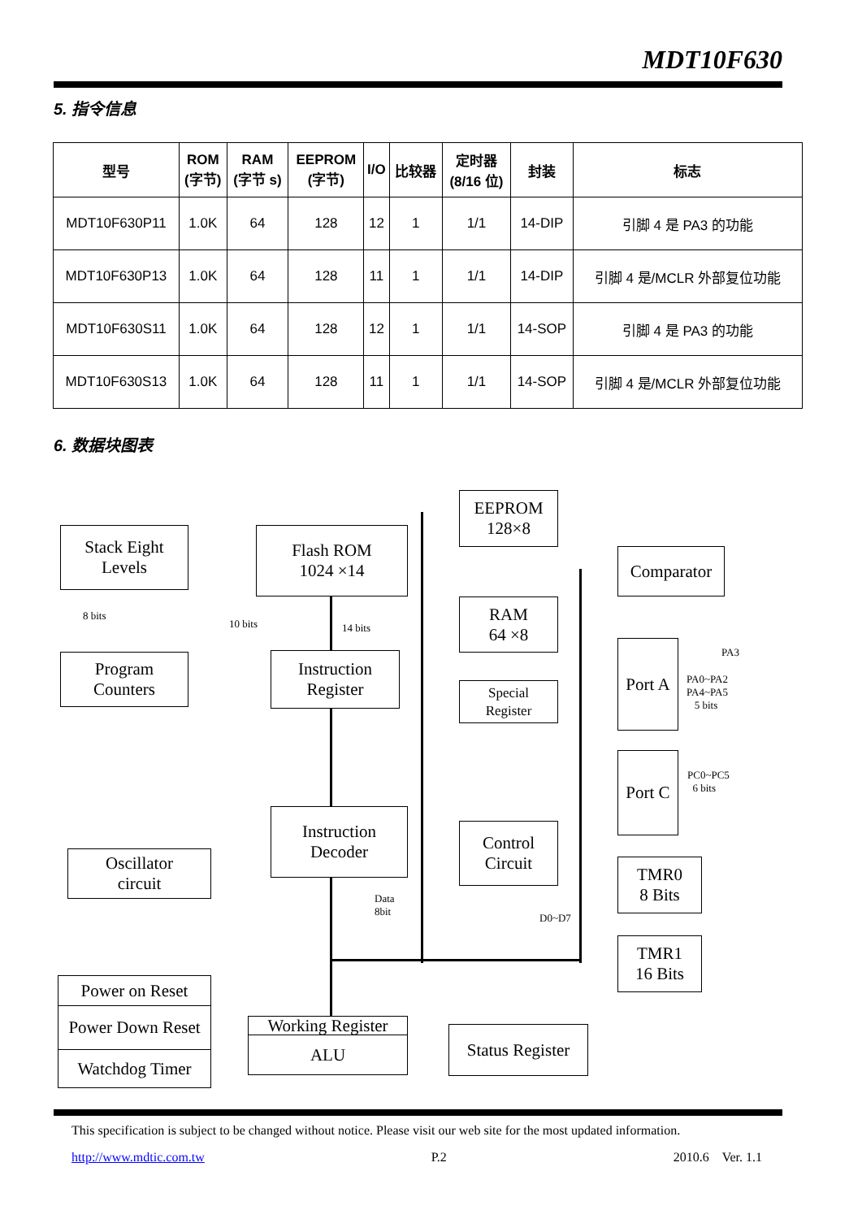MDT10F630
5. 指令信息
| 型号 | ROM (字节) | RAM (字节 s) | EEPROM (字节) | I/O | 比较器 | 定时器 (8/16 位) | 封装 | 标志 |
| --- | --- | --- | --- | --- | --- | --- | --- | --- |
| MDT10F630P11 | 1.0K | 64 | 128 | 12 | 1 | 1/1 | 14-DIP | 引脚 4 是 PA3 的功能 |
| MDT10F630P13 | 1.0K | 64 | 128 | 11 | 1 | 1/1 | 14-DIP | 引脚 4 是/MCLR 外部复位功能 |
| MDT10F630S11 | 1.0K | 64 | 128 | 12 | 1 | 1/1 | 14-SOP | 引脚 4 是 PA3 的功能 |
| MDT10F630S13 | 1.0K | 64 | 128 | 11 | 1 | 1/1 | 14-SOP | 引脚 4 是/MCLR 外部复位功能 |
6. 数据块图表
Stack Eight
Levels
Flash ROM
1024 ×14
EEPROM
128×8
Comparator
8 bits
10 bits 14 bits
RAM
64 ×8
Program
Counters
Instruction
Register
Special
Register
Port A
PA3
PA0~PA2
PA4~PA5
5 bits
Port C
PC0~PC5
6 bits
Instruction
Decoder
Control
Circuit
Oscillator
circuit
TMR0
8 Bits
Data
8bit
D0~D7
TMR1
16 Bits
Power on Reset
Power Down Reset
Watchdog Timer
Working Register
ALU
Status Register
This specification is subject to be changed without notice. Please visit our web site for the most updated information.
http://www.mdtic.com.tw P.2 2010.6 Ver. 1.1